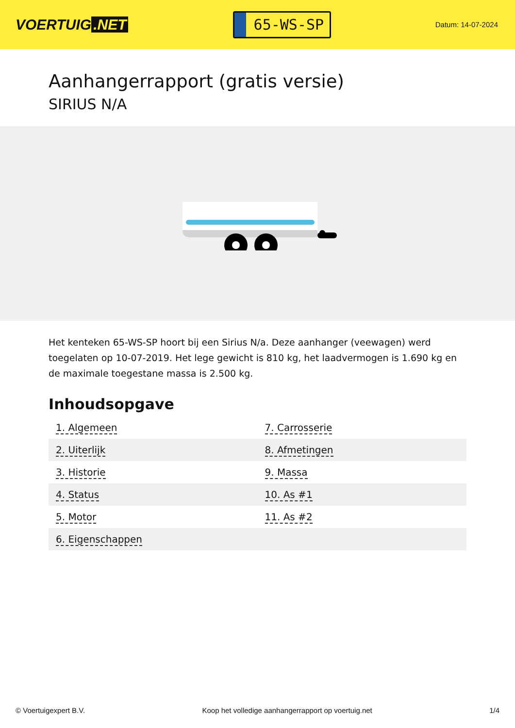VOERTUIG.NET
65-WS-SP
Datum: 14-07-2024
Aanhangerrapport (gratis versie)
SIRIUS N/A
Het kenteken 65-WS-SP hoort bij een Sirius N/a. Deze aanhanger (veewagen) werd toegelaten op 10-07-2019. Het lege gewicht is 810 kg, het laadvermogen is 1.690 kg en de maximale toegestane massa is 2.500 kg.
Inhoudsopgave
| 1. Algemeen | 7. Carrosserie |
| 2. Uiterlijk | 8. Afmetingen |
| 3. Historie | 9. Massa |
| 4. Status | 10. As #1 |
| 5. Motor | 11. As #2 |
| 6. Eigenschappen | |
© Voertuigexpert B.V. Koop het volledige aanhangerrapport op voertuig.net 1/4